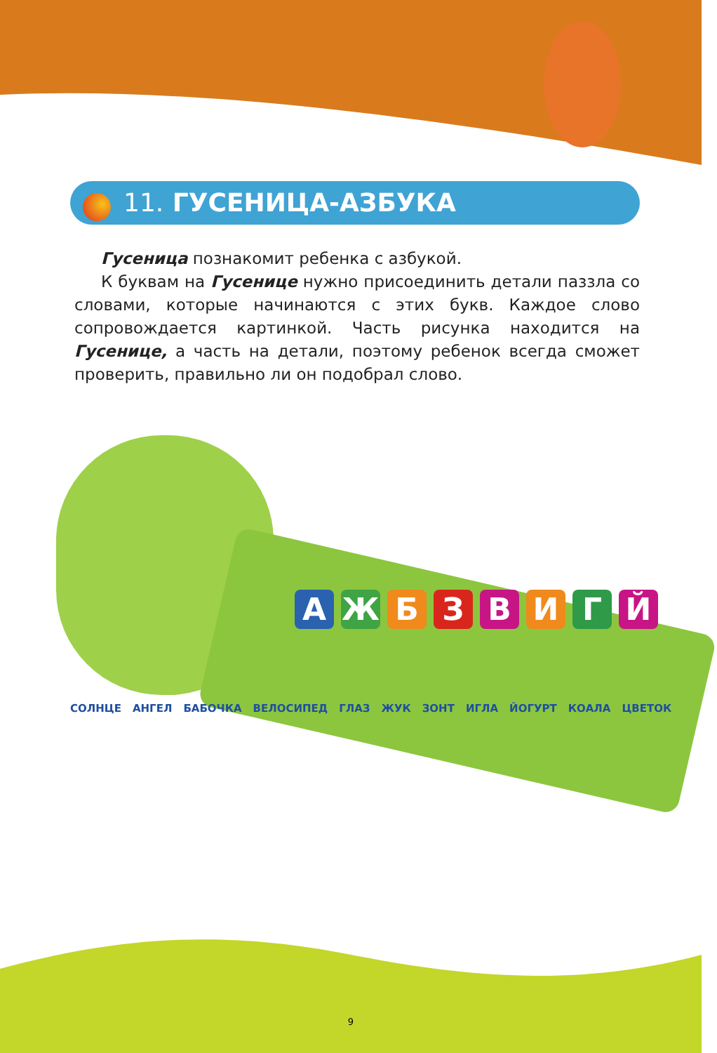11. ГУСЕНИЦА-АЗБУКА
Гусеница познакомит ребенка с азбукой.
К буквам на Гусенице нужно присоединить детали паззла со словами, которые начинаются с этих букв. Каждое слово сопровождается картинкой. Часть рисунка находится на Гусенице, а часть на детали, поэтому ребенок всегда сможет проверить, правильно ли он подобрал слово.
АЖБЗВИГЙ
СОЛНЦЕ АНГЕЛ БАБОЧКА ВЕЛОСИПЕД ГЛАЗ ЖУК ЗОНТ ИГЛА ЙОГУРТ КОАЛА ЦВЕТОК
9